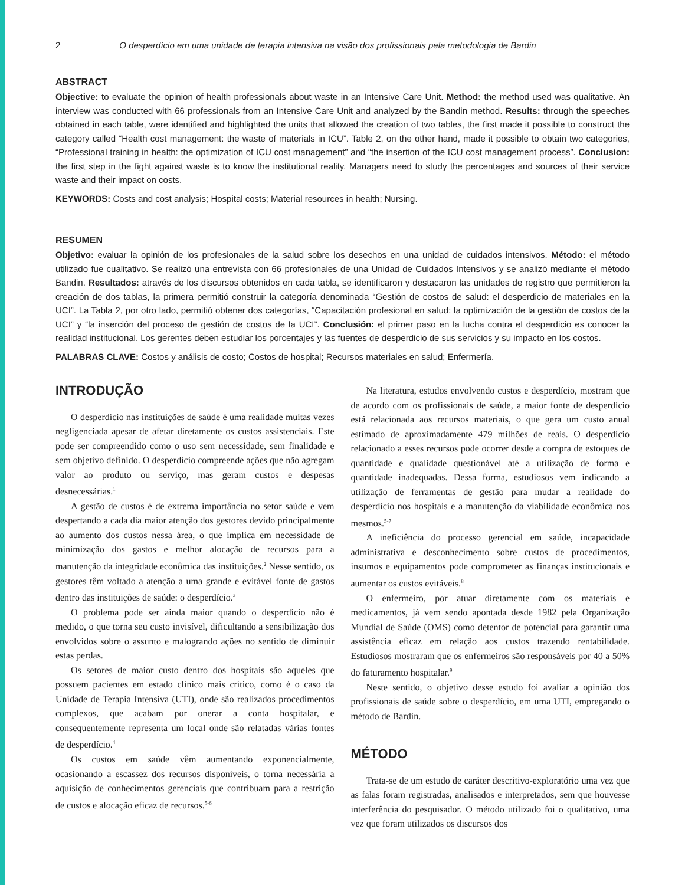2 O desperdício em uma unidade de terapia intensiva na visão dos profissionais pela metodologia de Bardin
ABSTRACT
Objective: to evaluate the opinion of health professionals about waste in an Intensive Care Unit. Method: the method used was qualitative. An interview was conducted with 66 professionals from an Intensive Care Unit and analyzed by the Bandin method. Results: through the speeches obtained in each table, were identified and highlighted the units that allowed the creation of two tables, the first made it possible to construct the category called “Health cost management: the waste of materials in ICU”. Table 2, on the other hand, made it possible to obtain two categories, “Professional training in health: the optimization of ICU cost management” and “the insertion of the ICU cost management process”. Conclusion: the first step in the fight against waste is to know the institutional reality. Managers need to study the percentages and sources of their service waste and their impact on costs.
KEYWORDS: Costs and cost analysis; Hospital costs; Material resources in health; Nursing.
RESUMEN
Objetivo: evaluar la opinión de los profesionales de la salud sobre los desechos en una unidad de cuidados intensivos. Método: el método utilizado fue cualitativo. Se realizó una entrevista con 66 profesionales de una Unidad de Cuidados Intensivos y se analizó mediante el método Bandin. Resultados: através de los discursos obtenidos en cada tabla, se identificaron y destacaron las unidades de registro que permitieron la creación de dos tablas, la primera permitió construir la categoría denominada “Gestión de costos de salud: el desperdicio de materiales en la UCI”. La Tabla 2, por otro lado, permitió obtener dos categorías, “Capacitación profesional en salud: la optimización de la gestión de costos de la UCI” y “la inserción del proceso de gestión de costos de la UCI”. Conclusión: el primer paso en la lucha contra el desperdicio es conocer la realidad institucional. Los gerentes deben estudiar los porcentajes y las fuentes de desperdicio de sus servicios y su impacto en los costos.
PALABRAS CLAVE: Costos y análisis de costo; Costos de hospital; Recursos materiales en salud; Enfermería.
INTRODUÇÃO
O desperdício nas instituições de saúde é uma realidade muitas vezes negligenciada apesar de afetar diretamente os custos assistenciais. Este pode ser compreendido como o uso sem necessidade, sem finalidade e sem objetivo definido. O desperdício compreende ações que não agregam valor ao produto ou serviço, mas geram custos e despesas desnecessárias.<sup>1</sup>
A gestão de custos é de extrema importância no setor saúde e vem despertando a cada dia maior atenção dos gestores devido principalmente ao aumento dos custos nessa área, o que implica em necessidade de minimização dos gastos e melhor alocação de recursos para a manutenção da integridade econômica das instituições.<sup>2</sup> Nesse sentido, os gestores têm voltado a atenção a uma grande e evitável fonte de gastos dentro das instituições de saúde: o desperdício.<sup>3</sup>
O problema pode ser ainda maior quando o desperdício não é medido, o que torna seu custo invisível, dificultando a sensibilização dos envolvidos sobre o assunto e malogrando ações no sentido de diminuir estas perdas.
Os setores de maior custo dentro dos hospitais são aqueles que possuem pacientes em estado clínico mais crítico, como é o caso da Unidade de Terapia Intensiva (UTI), onde são realizados procedimentos complexos, que acabam por onerar a conta hospitalar, e consequentemente representa um local onde são relatadas várias fontes de desperdício.<sup>4</sup>
Os custos em saúde vêm aumentando exponencialmente, ocasionando a escassez dos recursos disponíveis, o torna necessária a aquisição de conhecimentos gerenciais que contribuam para a restrição de custos e alocação eficaz de recursos.<sup>5-6</sup>
Na literatura, estudos envolvendo custos e desperdício, mostram que de acordo com os profissionais de saúde, a maior fonte de desperdício está relacionada aos recursos materiais, o que gera um custo anual estimado de aproximadamente 479 milhões de reais. O desperdício relacionado a esses recursos pode ocorrer desde a compra de estoques de quantidade e qualidade questionável até a utilização de forma e quantidade inadequadas. Dessa forma, estudiosos vem indicando a utilização de ferramentas de gestão para mudar a realidade do desperdício nos hospitais e a manutenção da viabilidade econômica nos mesmos.<sup>5-7</sup>
A ineficiência do processo gerencial em saúde, incapacidade administrativa e desconhecimento sobre custos de procedimentos, insumos e equipamentos pode comprometer as finanças institucionais e aumentar os custos evitáveis.<sup>8</sup>
O enfermeiro, por atuar diretamente com os materiais e medicamentos, já vem sendo apontada desde 1982 pela Organização Mundial de Saúde (OMS) como detentor de potencial para garantir uma assistência eficaz em relação aos custos trazendo rentabilidade. Estudiosos mostraram que os enfermeiros são responsáveis por 40 a 50% do faturamento hospitalar.<sup>9</sup>
Neste sentido, o objetivo desse estudo foi avaliar a opinião dos profissionais de saúde sobre o desperdício, em uma UTI, empregando o método de Bardin.
MÉTODO
Trata-se de um estudo de caráter descritivo-exploratório uma vez que as falas foram registradas, analisados e interpretados, sem que houvesse interferência do pesquisador. O método utilizado foi o qualitativo, uma vez que foram utilizados os discursos dos